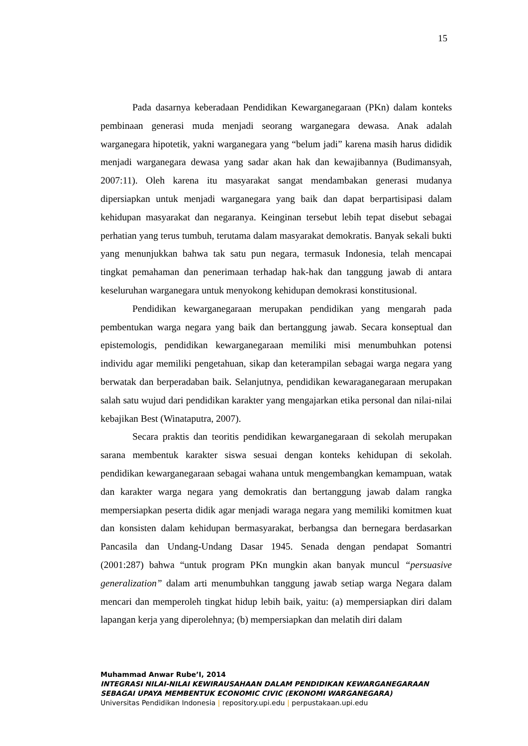15
Pada dasarnya keberadaan Pendidikan Kewarganegaraan (PKn) dalam konteks pembinaan generasi muda menjadi seorang warganegara dewasa. Anak adalah warganegara hipotetik, yakni warganegara yang “belum jadi” karena masih harus dididik menjadi warganegara dewasa yang sadar akan hak dan kewajibannya (Budimansyah, 2007:11). Oleh karena itu masyarakat sangat mendambakan generasi mudanya dipersiapkan untuk menjadi warganegara yang baik dan dapat berpartisipasi dalam kehidupan masyarakat dan negaranya. Keinginan tersebut lebih tepat disebut sebagai perhatian yang terus tumbuh, terutama dalam masyarakat demokratis. Banyak sekali bukti yang menunjukkan bahwa tak satu pun negara, termasuk Indonesia, telah mencapai tingkat pemahaman dan penerimaan terhadap hak-hak dan tanggung jawab di antara keseluruhan warganegara untuk menyokong kehidupan demokrasi konstitusional.
Pendidikan kewarganegaraan merupakan pendidikan yang mengarah pada pembentukan warga negara yang baik dan bertanggung jawab. Secara konseptual dan epistemologis, pendidikan kewarganegaraan memiliki misi menumbuhkan potensi individu agar memiliki pengetahuan, sikap dan keterampilan sebagai warga negara yang berwatak dan berperadaban baik. Selanjutnya, pendidikan kewaraganegaraan merupakan salah satu wujud dari pendidikan karakter yang mengajarkan etika personal dan nilai-nilai kebajikan Best (Winataputra, 2007).
Secara praktis dan teoritis pendidikan kewarganegaraan di sekolah merupakan sarana membentuk karakter siswa sesuai dengan konteks kehidupan di sekolah. pendidikan kewarganegaraan sebagai wahana untuk mengembangkan kemampuan, watak dan karakter warga negara yang demokratis dan bertanggung jawab dalam rangka mempersiapkan peserta didik agar menjadi waraga negara yang memiliki komitmen kuat dan konsisten dalam kehidupan bermasyarakat, berbangsa dan bernegara berdasarkan Pancasila dan Undang-Undang Dasar 1945. Senada dengan pendapat Somantri (2001:287) bahwa “untuk program PKn mungkin akan banyak muncul “persuasive generalization” dalam arti menumbuhkan tanggung jawab setiap warga Negara dalam mencari dan memperoleh tingkat hidup lebih baik, yaitu: (a) mempersiapkan diri dalam lapangan kerja yang diperolehnya; (b) mempersiapkan dan melatih diri dalam
Muhammad Anwar Rube’I, 2014
INTEGRASI NILAI-NILAI KEWIRAUSAHAAN DALAM PENDIDIKAN KEWARGANEGARAAN SEBAGAI UPAYA MEMBENTUK ECONOMIC CIVIC (EKONOMI WARGANEGARA)
Universitas Pendidikan Indonesia | repository.upi.edu | perpustakaan.upi.edu